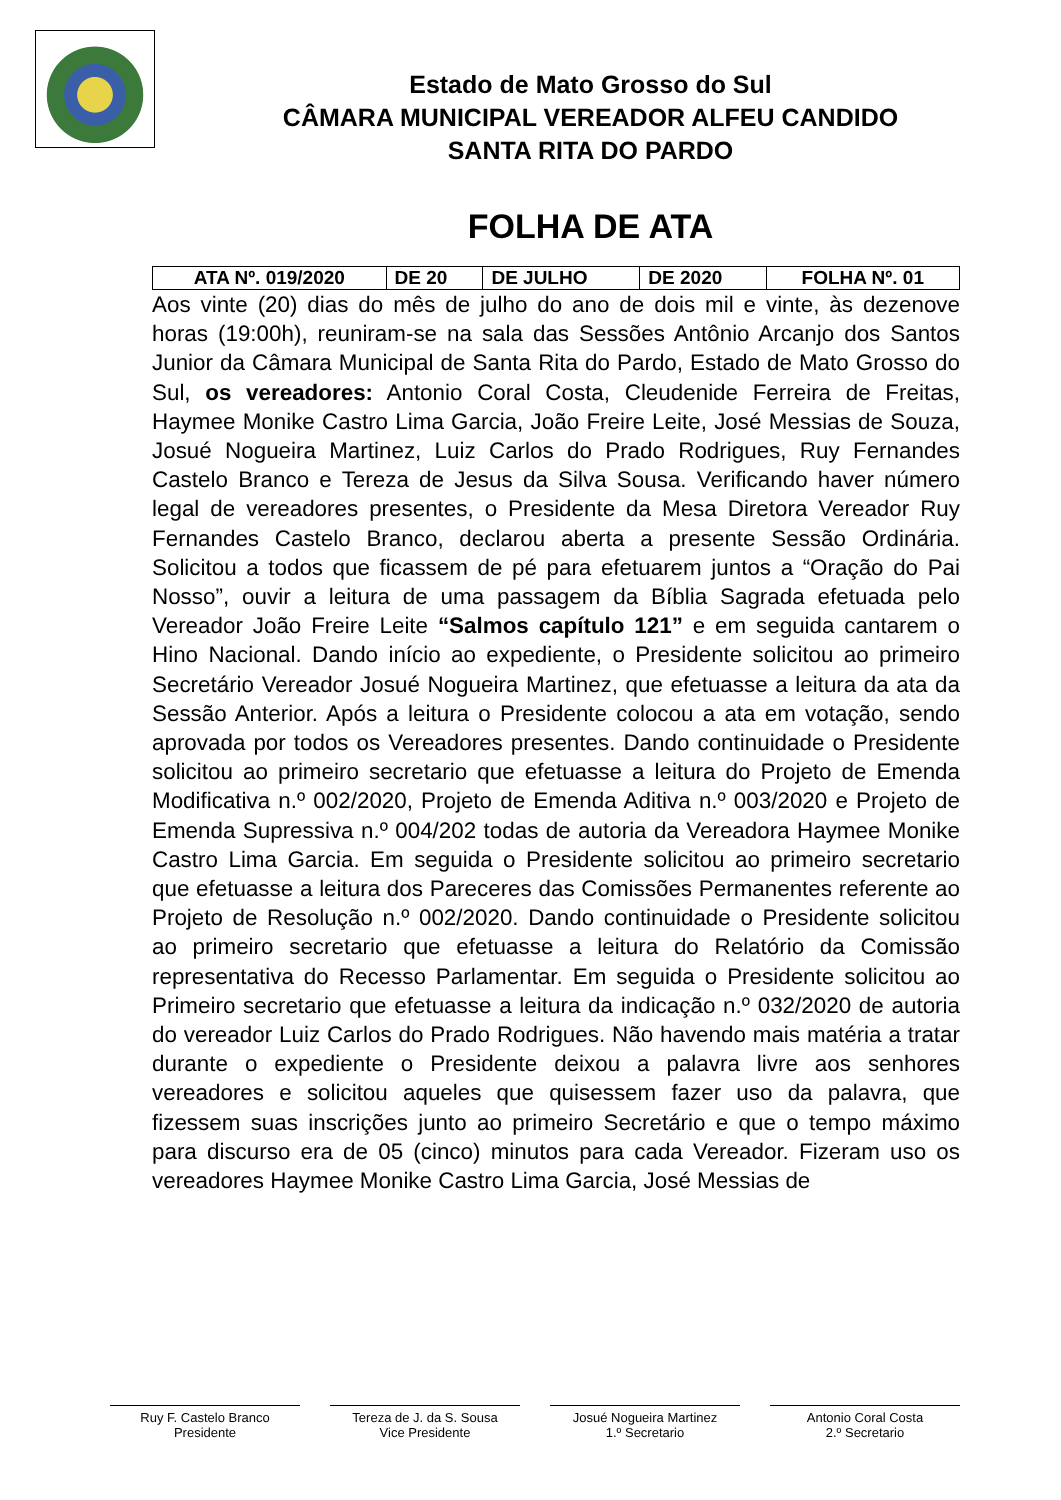Estado de Mato Grosso do Sul
CÂMARA MUNICIPAL VEREADOR ALFEU CANDIDO
SANTA RITA DO PARDO
FOLHA DE ATA
| ATA Nº. 019/2020 | DE 20 | DE JULHO | DE 2020 | FOLHA Nº. 01 |
Aos vinte (20) dias do mês de julho do ano de dois mil e vinte, às dezenove horas (19:00h), reuniram-se na sala das Sessões Antônio Arcanjo dos Santos Junior da Câmara Municipal de Santa Rita do Pardo, Estado de Mato Grosso do Sul, os vereadores: Antonio Coral Costa, Cleudenide Ferreira de Freitas, Haymee Monike Castro Lima Garcia, João Freire Leite, José Messias de Souza, Josué Nogueira Martinez, Luiz Carlos do Prado Rodrigues, Ruy Fernandes Castelo Branco e Tereza de Jesus da Silva Sousa. Verificando haver número legal de vereadores presentes, o Presidente da Mesa Diretora Vereador Ruy Fernandes Castelo Branco, declarou aberta a presente Sessão Ordinária. Solicitou a todos que ficassem de pé para efetuarem juntos a “Oração do Pai Nosso”, ouvir a leitura de uma passagem da Bíblia Sagrada efetuada pelo Vereador João Freire Leite “Salmos capítulo 121” e em seguida cantarem o Hino Nacional. Dando início ao expediente, o Presidente solicitou ao primeiro Secretário Vereador Josué Nogueira Martinez, que efetuasse a leitura da ata da Sessão Anterior. Após a leitura o Presidente colocou a ata em votação, sendo aprovada por todos os Vereadores presentes. Dando continuidade o Presidente solicitou ao primeiro secretario que efetuasse a leitura do Projeto de Emenda Modificativa n.º 002/2020, Projeto de Emenda Aditiva n.º 003/2020 e Projeto de Emenda Supressiva n.º 004/202 todas de autoria da Vereadora Haymee Monike Castro Lima Garcia. Em seguida o Presidente solicitou ao primeiro secretario que efetuasse a leitura dos Pareceres das Comissões Permanentes referente ao Projeto de Resolução n.º 002/2020. Dando continuidade o Presidente solicitou ao primeiro secretario que efetuasse a leitura do Relatório da Comissão representativa do Recesso Parlamentar. Em seguida o Presidente solicitou ao Primeiro secretario que efetuasse a leitura da indicação n.º 032/2020 de autoria do vereador Luiz Carlos do Prado Rodrigues. Não havendo mais matéria a tratar durante o expediente o Presidente deixou a palavra livre aos senhores vereadores e solicitou aqueles que quisessem fazer uso da palavra, que fizessem suas inscrições junto ao primeiro Secretário e que o tempo máximo para discurso era de 05 (cinco) minutos para cada Vereador. Fizeram uso os vereadores Haymee Monike Castro Lima Garcia, José Messias de
Ruy F. Castelo Branco
Presidente
Tereza de J. da S. Sousa
Vice Presidente
Josué Nogueira Martinez
1.º Secretario
Antonio Coral Costa
2.º Secretario